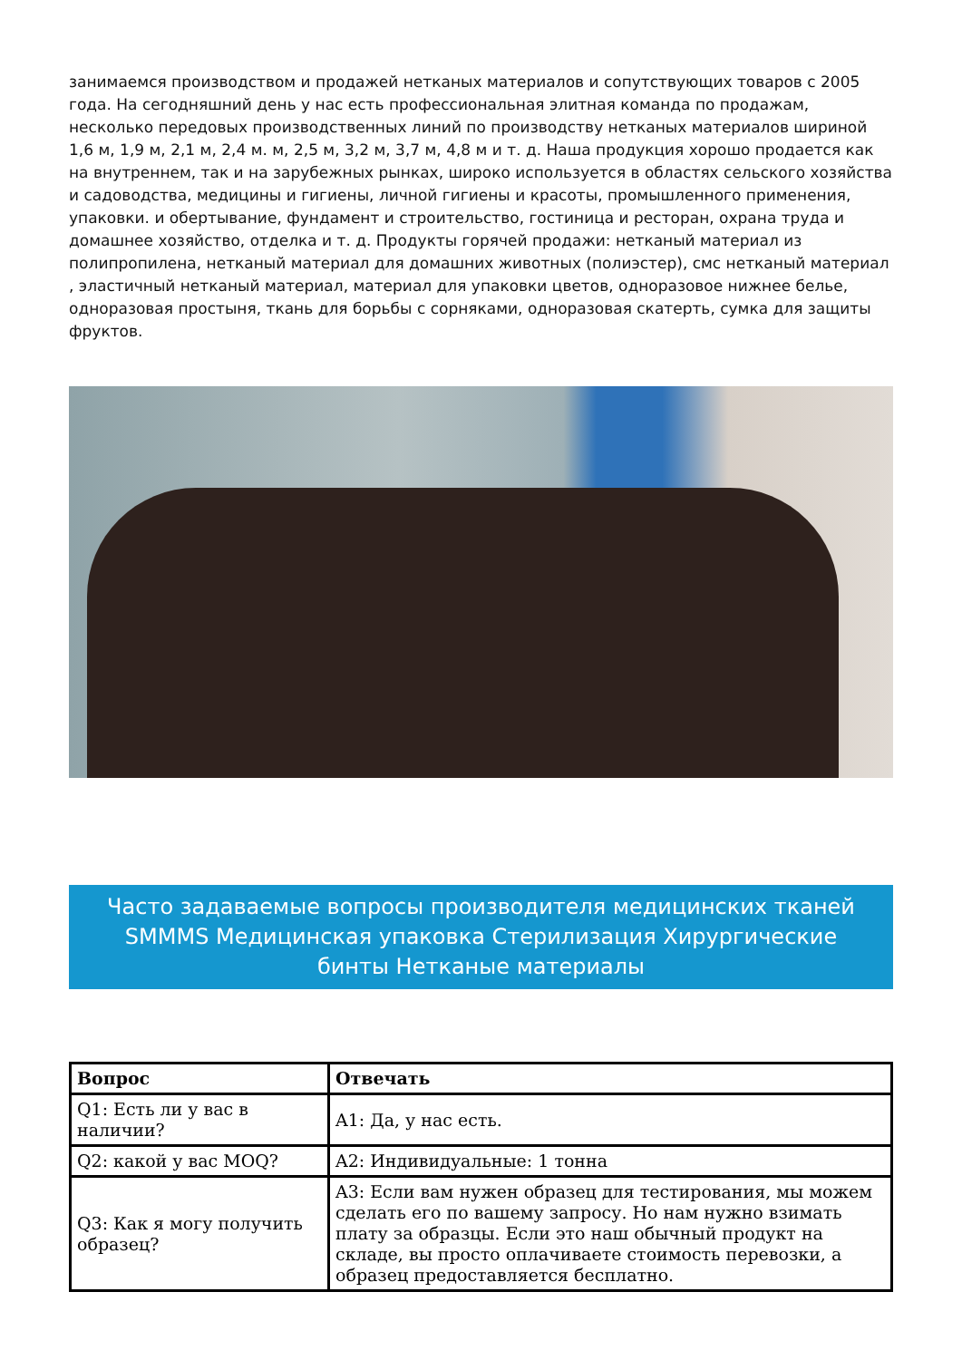занимаемся производством и продажей нетканых материалов и сопутствующих товаров с 2005 года. На сегодняшний день у нас есть профессиональная элитная команда по продажам, несколько передовых производственных линий по производству нетканых материалов шириной 1,6 м, 1,9 м, 2,1 м, 2,4 м. м, 2,5 м, 3,2 м, 3,7 м, 4,8 м и т. д. Наша продукция хорошо продается как на внутреннем, так и на зарубежных рынках, широко используется в областях сельского хозяйства и садоводства, медицины и гигиены, личной гигиены и красоты, промышленного применения, упаковки. и обертывание, фундамент и строительство, гостиница и ресторан, охрана труда и домашнее хозяйство, отделка и т. д. Продукты горячей продажи: нетканый материал из полипропилена, нетканый материал для домашних животных (полиэстер), смс нетканый материал , эластичный нетканый материал, материал для упаковки цветов, одноразовое нижнее белье, одноразовая простыня, ткань для борьбы с сорняками, одноразовая скатерть, сумка для защиты фруктов.
Часто задаваемые вопросы производителя медицинских тканей SMMMS Медицинская упаковка Стерилизация Хирургические бинты Нетканые материалы
| Вопрос | Отвечать |
| --- | --- |
| Q1: Есть ли у вас в наличии? | A1: Да, у нас есть. |
| Q2: какой у вас MOQ? | A2: Индивидуальные: 1 тонна |
| Q3: Как я могу получить образец? | A3: Если вам нужен образец для тестирования, мы можем сделать его по вашему запросу. Но нам нужно взимать плату за образцы. Если это наш обычный продукт на складе, вы просто оплачиваете стоимость перевозки, а образец предоставляется бесплатно. |